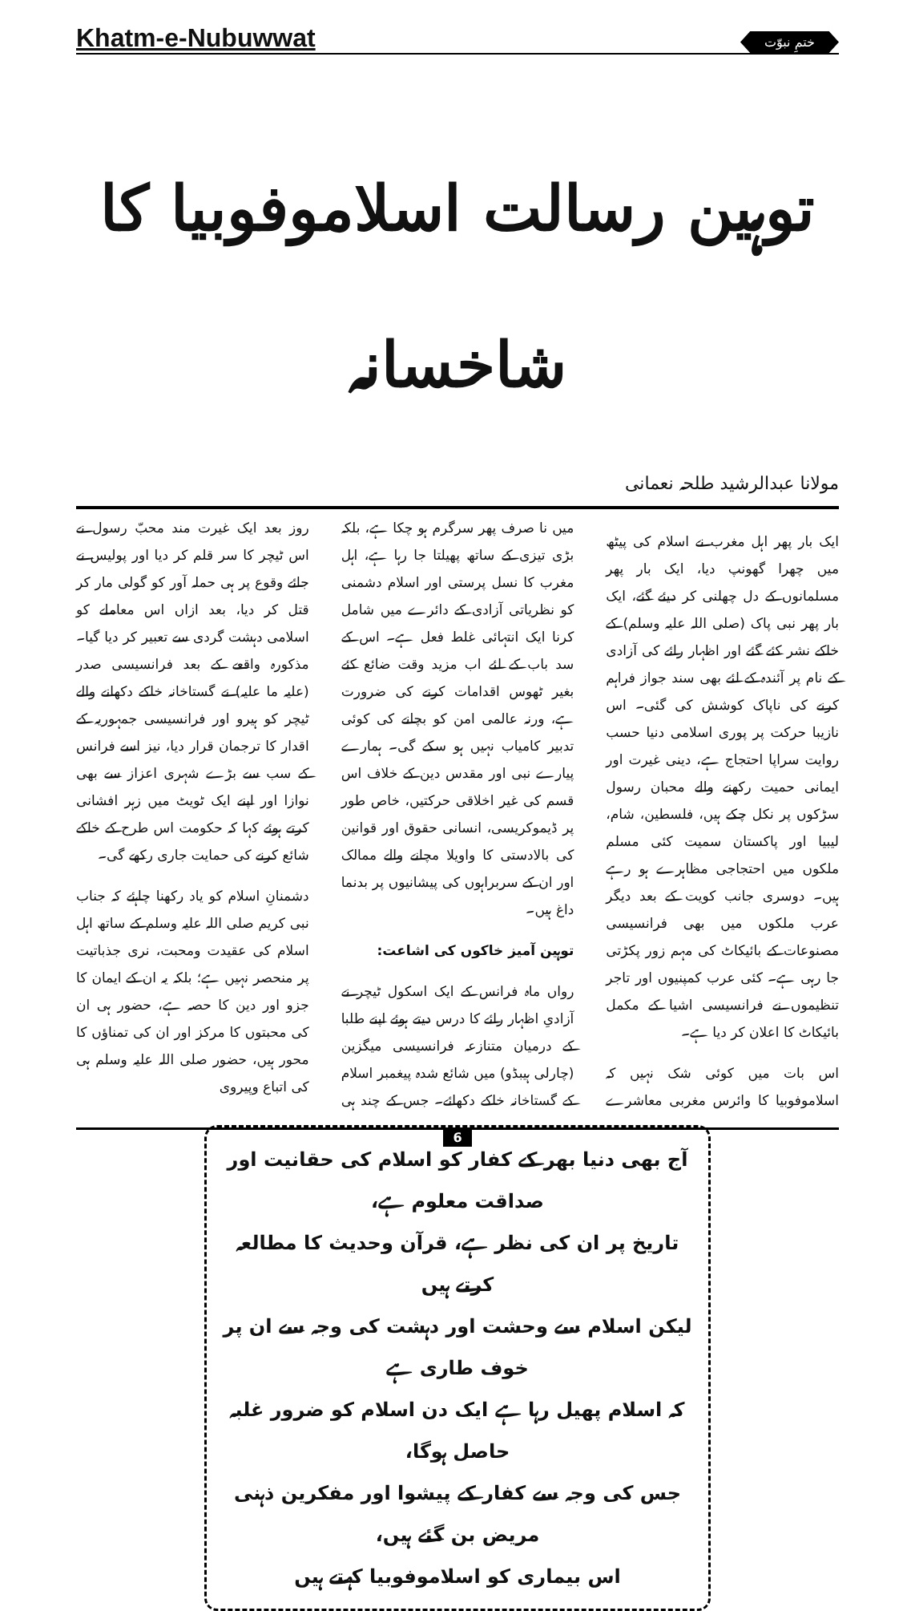Khatm-e-Nubuwwat
ختمِ نبوّت
توہین رسالت اسلاموفوبیا کا شاخسانہ
مولانا عبدالرشید طلحہ نعمانی
ایک بار پھر اہل مغرب نے اسلام کی پیٹھ میں چھرا گھونپ دیا، ایک بار پھر مسلمانوں کے دل چھلنی کر دیئے گئے، ایک بار پھر نبی پاک (صلی اللہ علیہ وسلم) کے خاکے نشر کئے گئے اور اظہار رائے کی آزادی کے نام پر آئندہ کے لئے بھی سند جواز فراہم کرنے کی ناپاک کوشش کی گئی۔ اس نازیبا حرکت پر پوری اسلامی دنیا حسب روایت سراپا احتجاج ہے، دینی غیرت اور ایمانی حمیت رکھنے والے محبان رسول سڑکوں پر نکل چکے ہیں، فلسطین، شام، لیبیا اور پاکستان سمیت کئی مسلم ملکوں میں احتجاجی مظاہرے ہو رہے ہیں۔ دوسری جانب کویت کے بعد دیگر عرب ملکوں میں بھی فرانسیسی مصنوعات کے بائیکاٹ کی مہم زور پکڑتی جا رہی ہے۔ کئی عرب کمپنیوں اور تاجر تنظیموں نے فرانسیسی اشیا کے مکمل بائیکاٹ کا اعلان کر دیا ہے۔
اس بات میں کوئی شک نہیں کہ اسلاموفوبیا کا وائرس مغربی معاشرے میں نا صرف پھر سرگرم ہو چکا ہے، بلکہ بڑی تیزی کے ساتھ پھیلتا جا رہا ہے، اہل مغرب کا نسل پرستی اور اسلام دشمنی کو نظریاتی آزادی کے دائرے میں شامل کرنا ایک انتہائی غلط فعل ہے۔ اس کے سد باب کے لئے اب مزید وقت ضائع کئے بغیر ٹھوس اقدامات کرنے کی ضرورت ہے، ورنہ عالمی امن کو بچانے کی کوئی تدبیر کامیاب نہیں ہو سکے گی۔ ہمارے پیارے نبی اور مقدس دین کے خلاف اس قسم کی غیر اخلاقی حرکتیں، خاص طور پر ڈیموکریسی، انسانی حقوق اور قوانین کی بالادستی کا واویلا مچانے والے ممالک اور ان کے سربراہوں کی پیشانیوں پر بدنما داغ ہیں۔
توہین آمیز خاکوں کی اشاعت:
رواں ماہ فرانس کے ایک اسکول ٹیچر نے آزادیِ اظہار رائے کا درس دیتے ہوئے اپنے طلبا کے درمیان متنازعہ فرانسیسی میگزین (چارلی ہیبڈو) میں شائع شدہ پیغمبر اسلام کے گستاخانہ خاکے دکھائے۔ جس کے چند ہی روز بعد ایک غیرت مند محبّ رسول نے اس ٹیچر کا سر قلم کر دیا اور پولیس نے جائے وقوع پر ہی حملہ آور کو گولی مار کر قتل کر دیا، بعد ازاں اس معاملے کو اسلامی دہشت گردی سے تعبیر کر دیا گیا۔ مذکورہ واقعے کے بعد فرانسیسی صدر (علیہ ما علیہ) نے گستاخانہ خاکے دکھانے والے ٹیچر کو ہیرو اور فرانسیسی جمہوریہ کے اقدار کا ترجمان قرار دیا، نیز اسے فرانس کے سب سے بڑے شہری اعزاز سے بھی نوازا اور اپنے ایک ٹویٹ میں زہر افشانی کرتے ہوئے کہا کہ حکومت اس طرح کے خاکے شائع کرنے کی حمایت جاری رکھے گی۔
دشمنانِ اسلام کو یاد رکھنا چاہئے کہ جناب نبی کریم صلی اللہ علیہ وسلم کے ساتھ اہل اسلام کی عقیدت ومحبت، نری جذباتیت پر منحصر نہیں ہے؛ بلکہ یہ ان کے ایمان کا جزو اور دین کا حصہ ہے، حضور ہی ان کی محبتوں کا مرکز اور ان کی تمناؤں کا محور ہیں، حضور صلی اللہ علیہ وسلم ہی کی اتباع وپیروی
آج بھی دنیا بھر کے کفار کو اسلام کی حقانیت اور صداقت معلوم ہے،
تاریخ پر ان کی نظر ہے، قرآن وحدیث کا مطالعہ کرتے ہیں
لیکن اسلام سے وحشت اور دہشت کی وجہ سے ان پر خوف طاری ہے
کہ اسلام پھیل رہا ہے ایک دن اسلام کو ضرور غلبہ حاصل ہوگا،
جس کی وجہ سے کفار کے پیشوا اور مفکرین ذہنی مریض بن گئے ہیں،
اس بیماری کو اسلاموفوبیا کہتے ہیں
6